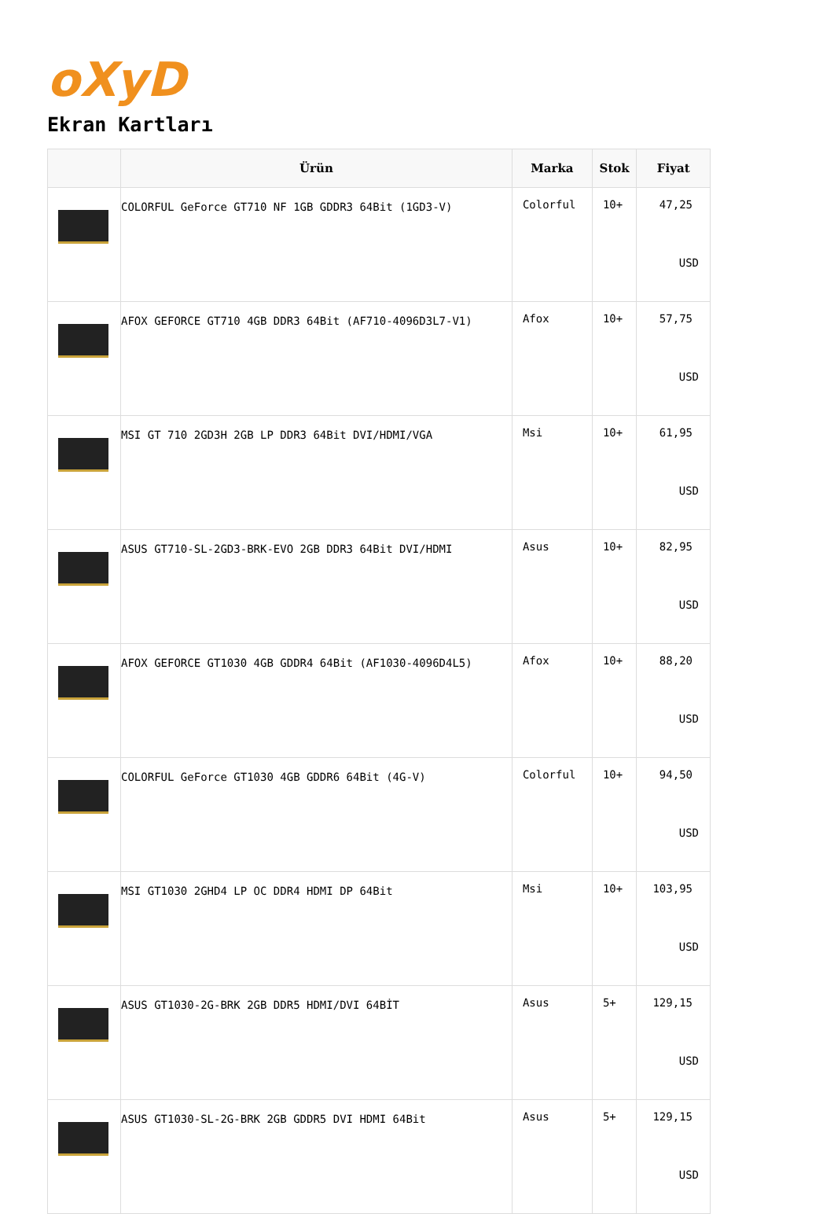oXyD
Ekran Kartları
| | Ürün | Marka | Stok | Fiyat |
| --- | --- | --- | --- | --- |
| | COLORFUL GeForce GT710 NF 1GB GDDR3 64Bit (1GD3-V) | Colorful | 10+ | 47,25 USD |
| | AFOX GEFORCE GT710 4GB DDR3 64Bit (AF710-4096D3L7-V1) | Afox | 10+ | 57,75 USD |
| | MSI GT 710 2GD3H 2GB LP DDR3 64Bit DVI/HDMI/VGA | Msi | 10+ | 61,95 USD |
| | ASUS GT710-SL-2GD3-BRK-EVO 2GB DDR3 64Bit DVI/HDMI | Asus | 10+ | 82,95 USD |
| | AFOX GEFORCE GT1030 4GB GDDR4 64Bit (AF1030-4096D4L5) | Afox | 10+ | 88,20 USD |
| | COLORFUL GeForce GT1030 4GB GDDR6 64Bit (4G-V) | Colorful | 10+ | 94,50 USD |
| | MSI GT1030 2GHD4 LP OC DDR4 HDMI DP 64Bit | Msi | 10+ | 103,95 USD |
| | ASUS GT1030-2G-BRK 2GB DDR5 HDMI/DVI 64BİT | Asus | 5+ | 129,15 USD |
| | ASUS GT1030-SL-2G-BRK 2GB GDDR5 DVI HDMI 64Bit | Asus | 5+ | 129,15 USD |